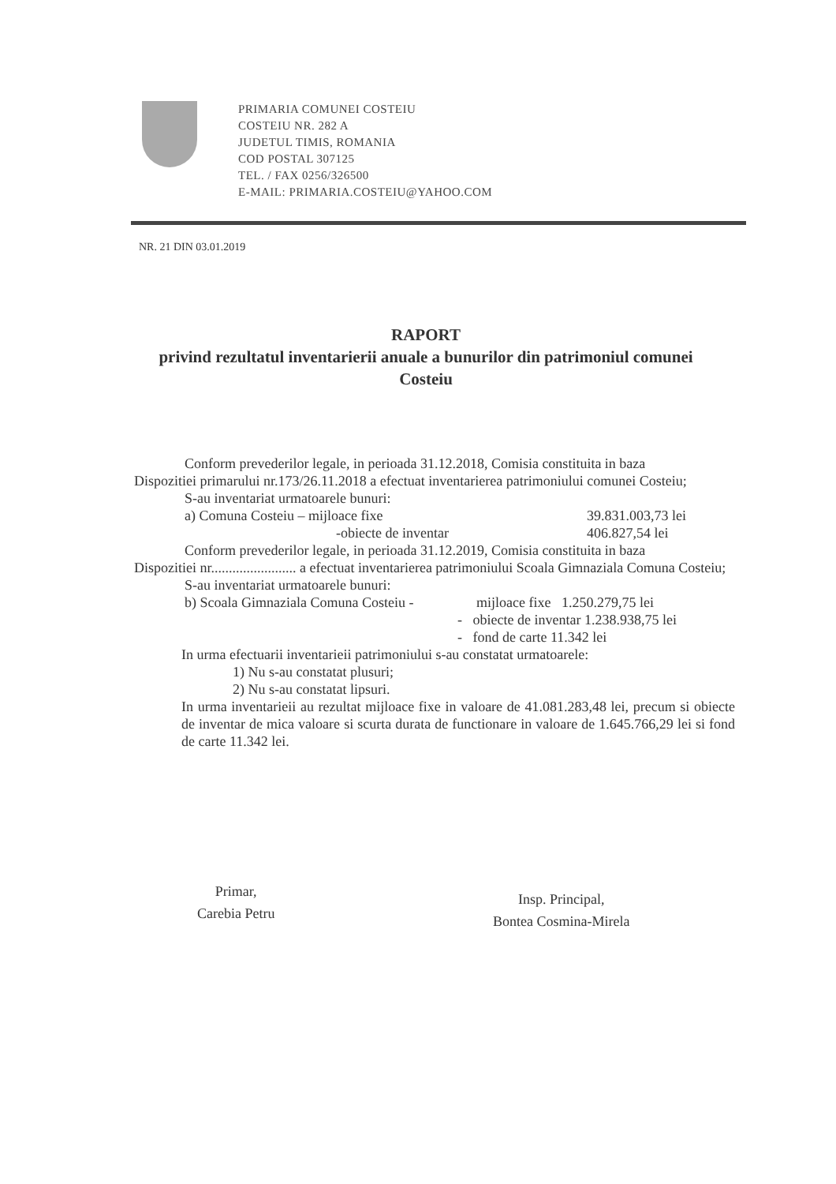PRIMARIA COMUNEI COSTEIU
COSTEIU NR. 282 A
JUDETUL TIMIS, ROMANIA
COD POSTAL 307125
TEL. / FAX 0256/326500
E-MAIL: PRIMARIA.COSTEIU@YAHOO.COM
NR. 21 DIN 03.01.2019
RAPORT
privind rezultatul inventarierii anuale a bunurilor din patrimoniul comunei Costeiu
Conform prevederilor legale, in perioada 31.12.2018, Comisia constituita in baza
Dispozitiei primarului nr.173/26.11.2018 a efectuat inventarierea patrimoniului comunei Costeiu;
S-au inventariat urmatoarele bunuri:
a) Comuna Costeiu – mijloace fixe 39.831.003,73 lei
-obiecte de inventar 406.827,54 lei
Conform prevederilor legale, in perioada 31.12.2019, Comisia constituita in baza
Dispozitiei nr........................ a efectuat inventarierea patrimoniului Scoala Gimnaziala Comuna Costeiu;
S-au inventariat urmatoarele bunuri:
b) Scoala Gimnaziala Comuna Costeiu - mijloace fixe 1.250.279,75 lei
- obiecte de inventar 1.238.938,75 lei
- fond de carte 11.342 lei
In urma efectuarii inventarieii patrimoniului s-au constatat urmatoarele:
1) Nu s-au constatat plusuri;
2) Nu s-au constatat lipsuri.
In urma inventarieii au rezultat mijloace fixe in valoare de 41.081.283,48 lei, precum si obiecte de inventar de mica valoare si scurta durata de functionare in valoare de 1.645.766,29 lei si fond de carte 11.342 lei.
Primar,
Carebia Petru
Insp. Principal,
Bontea Cosmina-Mirela